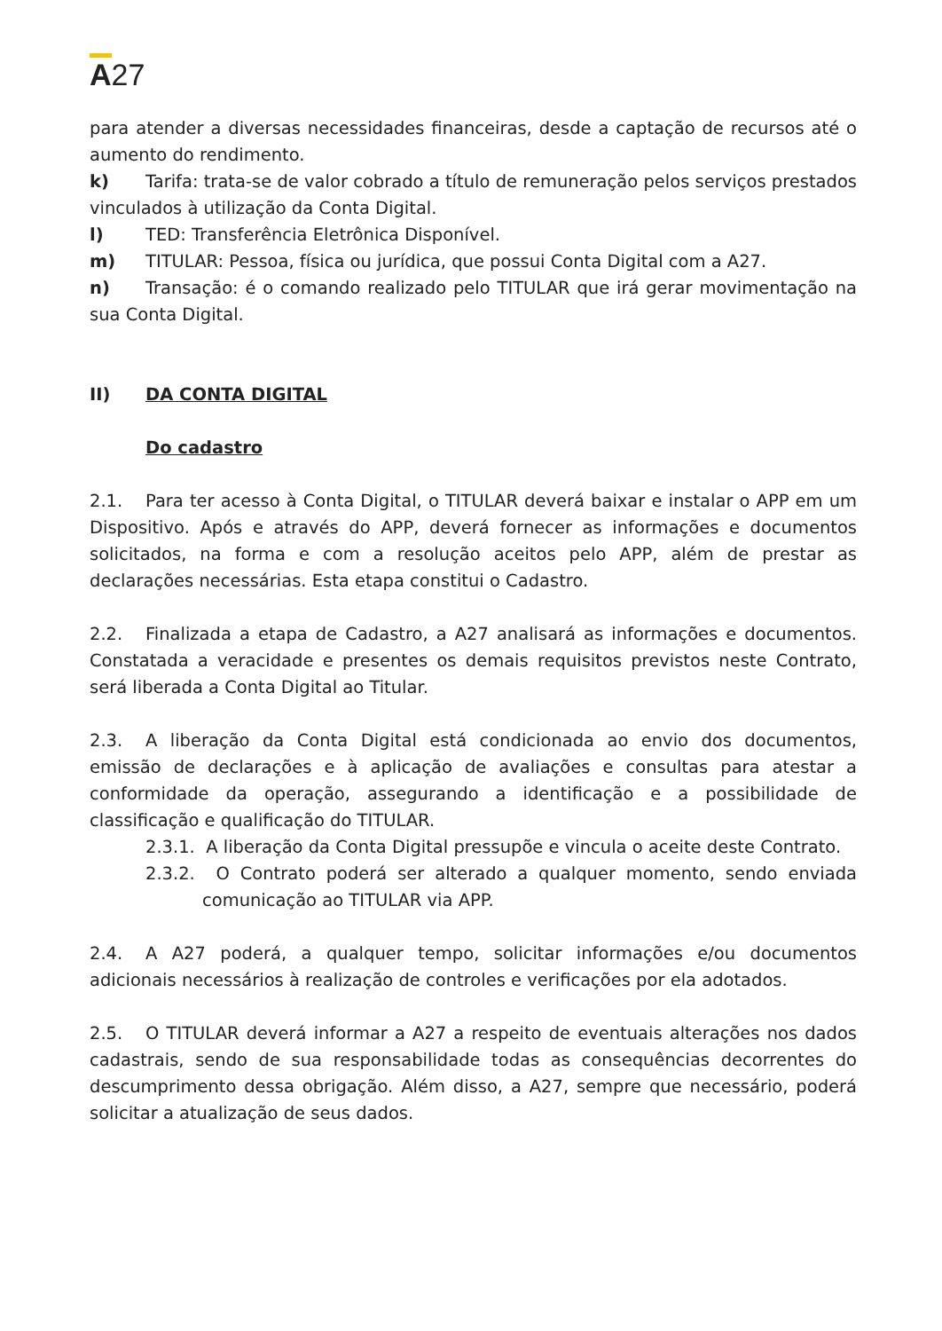A27
para atender a diversas necessidades financeiras, desde a captação de recursos até o aumento do rendimento.
k) Tarifa: trata-se de valor cobrado a título de remuneração pelos serviços prestados vinculados à utilização da Conta Digital.
l) TED: Transferência Eletrônica Disponível.
m) TITULAR: Pessoa, física ou jurídica, que possui Conta Digital com a A27.
n) Transação: é o comando realizado pelo TITULAR que irá gerar movimentação na sua Conta Digital.
II) DA CONTA DIGITAL
Do cadastro
2.1. Para ter acesso à Conta Digital, o TITULAR deverá baixar e instalar o APP em um Dispositivo. Após e através do APP, deverá fornecer as informações e documentos solicitados, na forma e com a resolução aceitos pelo APP, além de prestar as declarações necessárias. Esta etapa constitui o Cadastro.
2.2. Finalizada a etapa de Cadastro, a A27 analisará as informações e documentos. Constatada a veracidade e presentes os demais requisitos previstos neste Contrato, será liberada a Conta Digital ao Titular.
2.3. A liberação da Conta Digital está condicionada ao envio dos documentos, emissão de declarações e à aplicação de avaliações e consultas para atestar a conformidade da operação, assegurando a identificação e a possibilidade de classificação e qualificação do TITULAR.
2.3.1. A liberação da Conta Digital pressupõe e vincula o aceite deste Contrato.
2.3.2. O Contrato poderá ser alterado a qualquer momento, sendo enviada comunicação ao TITULAR via APP.
2.4. A A27 poderá, a qualquer tempo, solicitar informações e/ou documentos adicionais necessários à realização de controles e verificações por ela adotados.
2.5. O TITULAR deverá informar a A27 a respeito de eventuais alterações nos dados cadastrais, sendo de sua responsabilidade todas as consequências decorrentes do descumprimento dessa obrigação. Além disso, a A27, sempre que necessário, poderá solicitar a atualização de seus dados.